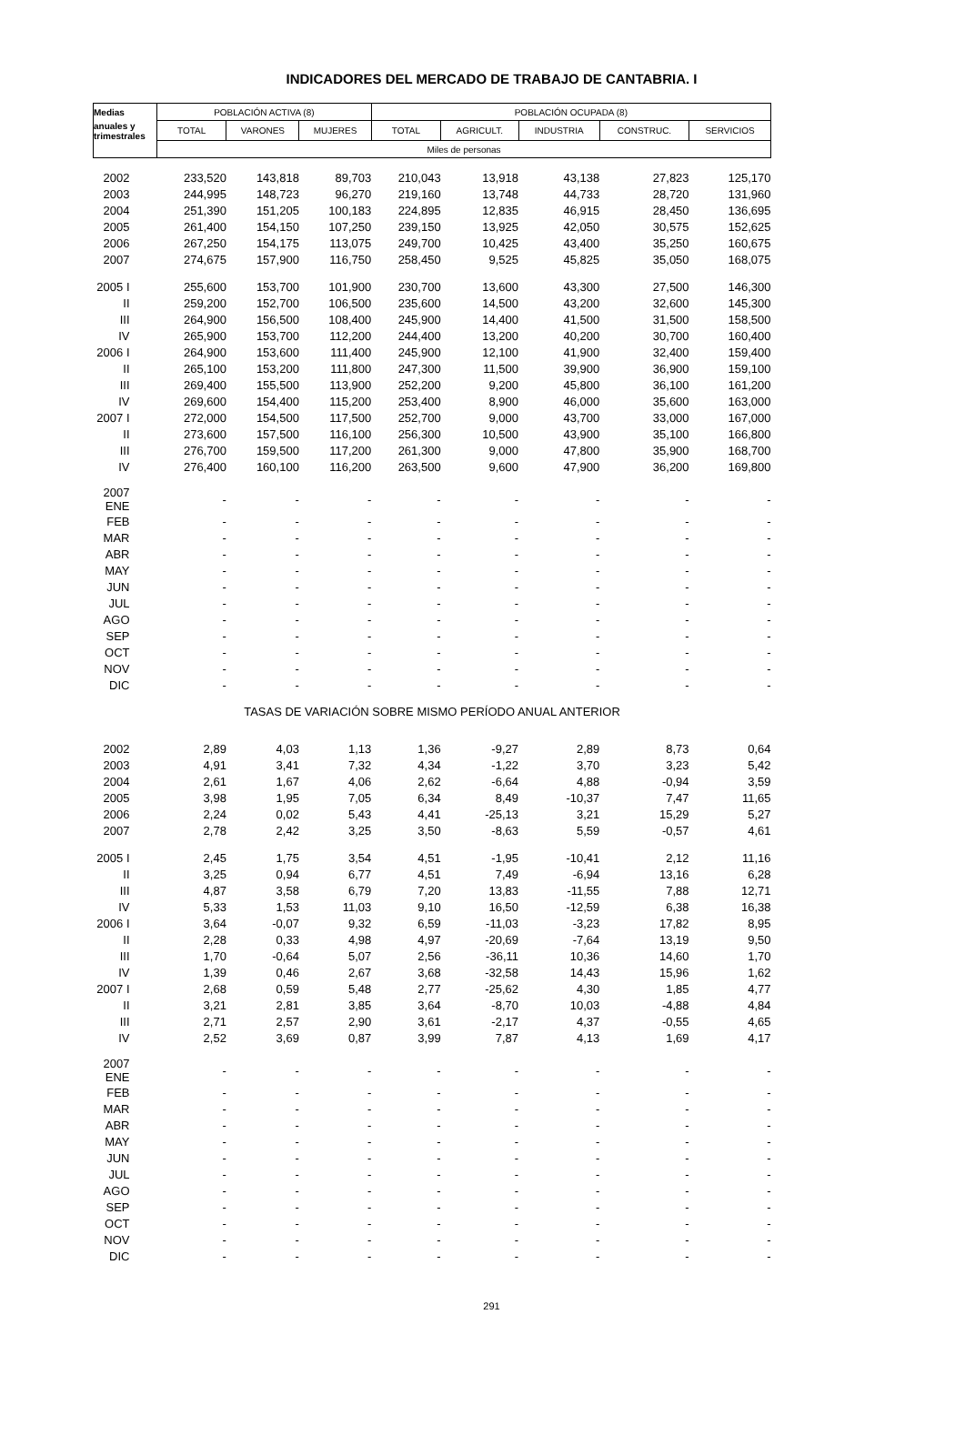INDICADORES DEL MERCADO DE TRABAJO DE CANTABRIA. I
| Medias | POBLACIÓN ACTIVA (8) | | | POBLACIÓN OCUPADA (8) | | | | |
| --- | --- | --- | --- | --- | --- | --- | --- | --- |
| anuales y trimestrales | TOTAL | VARONES | MUJERES | TOTAL | AGRICULT. | INDUSTRIA | CONSTRUC. | SERVICIOS |
| | Miles de personas | | | | | | | |
| 2002 | 233,520 | 143,818 | 89,703 | 210,043 | 13,918 | 43,138 | 27,823 | 125,170 |
| 2003 | 244,995 | 148,723 | 96,270 | 219,160 | 13,748 | 44,733 | 28,720 | 131,960 |
| 2004 | 251,390 | 151,205 | 100,183 | 224,895 | 12,835 | 46,915 | 28,450 | 136,695 |
| 2005 | 261,400 | 154,150 | 107,250 | 239,150 | 13,925 | 42,050 | 30,575 | 152,625 |
| 2006 | 267,250 | 154,175 | 113,075 | 249,700 | 10,425 | 43,400 | 35,250 | 160,675 |
| 2007 | 274,675 | 157,900 | 116,750 | 258,450 | 9,525 | 45,825 | 35,050 | 168,075 |
| 2005 I | 255,600 | 153,700 | 101,900 | 230,700 | 13,600 | 43,300 | 27,500 | 146,300 |
| II | 259,200 | 152,700 | 106,500 | 235,600 | 14,500 | 43,200 | 32,600 | 145,300 |
| III | 264,900 | 156,500 | 108,400 | 245,900 | 14,400 | 41,500 | 31,500 | 158,500 |
| IV | 265,900 | 153,700 | 112,200 | 244,400 | 13,200 | 40,200 | 30,700 | 160,400 |
| 2006 I | 264,900 | 153,600 | 111,400 | 245,900 | 12,100 | 41,900 | 32,400 | 159,400 |
| II | 265,100 | 153,200 | 111,800 | 247,300 | 11,500 | 39,900 | 36,900 | 159,100 |
| III | 269,400 | 155,500 | 113,900 | 252,200 | 9,200 | 45,800 | 36,100 | 161,200 |
| IV | 269,600 | 154,400 | 115,200 | 253,400 | 8,900 | 46,000 | 35,600 | 163,000 |
| 2007 I | 272,000 | 154,500 | 117,500 | 252,700 | 9,000 | 43,700 | 33,000 | 167,000 |
| II | 273,600 | 157,500 | 116,100 | 256,300 | 10,500 | 43,900 | 35,100 | 166,800 |
| III | 276,700 | 159,500 | 117,200 | 261,300 | 9,000 | 47,800 | 35,900 | 168,700 |
| IV | 276,400 | 160,100 | 116,200 | 263,500 | 9,600 | 47,900 | 36,200 | 169,800 |
| 2007 ENE | - | - | - | - | - | - | - | - |
| FEB | - | - | - | - | - | - | - | - |
| MAR | - | - | - | - | - | - | - | - |
| ABR | - | - | - | - | - | - | - | - |
| MAY | - | - | - | - | - | - | - | - |
| JUN | - | - | - | - | - | - | - | - |
| JUL | - | - | - | - | - | - | - | - |
| AGO | - | - | - | - | - | - | - | - |
| SEP | - | - | - | - | - | - | - | - |
| OCT | - | - | - | - | - | - | - | - |
| NOV | - | - | - | - | - | - | - | - |
| DIC | - | - | - | - | - | - | - | - |
| TASAS DE VARIACIÓN SOBRE MISMO PERÍODO ANUAL ANTERIOR | | | | | | | | |
| 2002 | 2,89 | 4,03 | 1,13 | 1,36 | -9,27 | 2,89 | 8,73 | 0,64 |
| 2003 | 4,91 | 3,41 | 7,32 | 4,34 | -1,22 | 3,70 | 3,23 | 5,42 |
| 2004 | 2,61 | 1,67 | 4,06 | 2,62 | -6,64 | 4,88 | -0,94 | 3,59 |
| 2005 | 3,98 | 1,95 | 7,05 | 6,34 | 8,49 | -10,37 | 7,47 | 11,65 |
| 2006 | 2,24 | 0,02 | 5,43 | 4,41 | -25,13 | 3,21 | 15,29 | 5,27 |
| 2007 | 2,78 | 2,42 | 3,25 | 3,50 | -8,63 | 5,59 | -0,57 | 4,61 |
| 2005 I | 2,45 | 1,75 | 3,54 | 4,51 | -1,95 | -10,41 | 2,12 | 11,16 |
| II | 3,25 | 0,94 | 6,77 | 4,51 | 7,49 | -6,94 | 13,16 | 6,28 |
| III | 4,87 | 3,58 | 6,79 | 7,20 | 13,83 | -11,55 | 7,88 | 12,71 |
| IV | 5,33 | 1,53 | 11,03 | 9,10 | 16,50 | -12,59 | 6,38 | 16,38 |
| 2006 I | 3,64 | -0,07 | 9,32 | 6,59 | -11,03 | -3,23 | 17,82 | 8,95 |
| II | 2,28 | 0,33 | 4,98 | 4,97 | -20,69 | -7,64 | 13,19 | 9,50 |
| III | 1,70 | -0,64 | 5,07 | 2,56 | -36,11 | 10,36 | 14,60 | 1,70 |
| IV | 1,39 | 0,46 | 2,67 | 3,68 | -32,58 | 14,43 | 15,96 | 1,62 |
| 2007 I | 2,68 | 0,59 | 5,48 | 2,77 | -25,62 | 4,30 | 1,85 | 4,77 |
| II | 3,21 | 2,81 | 3,85 | 3,64 | -8,70 | 10,03 | -4,88 | 4,84 |
| III | 2,71 | 2,57 | 2,90 | 3,61 | -2,17 | 4,37 | -0,55 | 4,65 |
| IV | 2,52 | 3,69 | 0,87 | 3,99 | 7,87 | 4,13 | 1,69 | 4,17 |
| 2007 ENE | - | - | - | - | - | - | - | - |
| FEB | - | - | - | - | - | - | - | - |
| MAR | - | - | - | - | - | - | - | - |
| ABR | - | - | - | - | - | - | - | - |
| MAY | - | - | - | - | - | - | - | - |
| JUN | - | - | - | - | - | - | - | - |
| JUL | - | - | - | - | - | - | - | - |
| AGO | - | - | - | - | - | - | - | - |
| SEP | - | - | - | - | - | - | - | - |
| OCT | - | - | - | - | - | - | - | - |
| NOV | - | - | - | - | - | - | - | - |
| DIC | - | - | - | - | - | - | - | - |
291